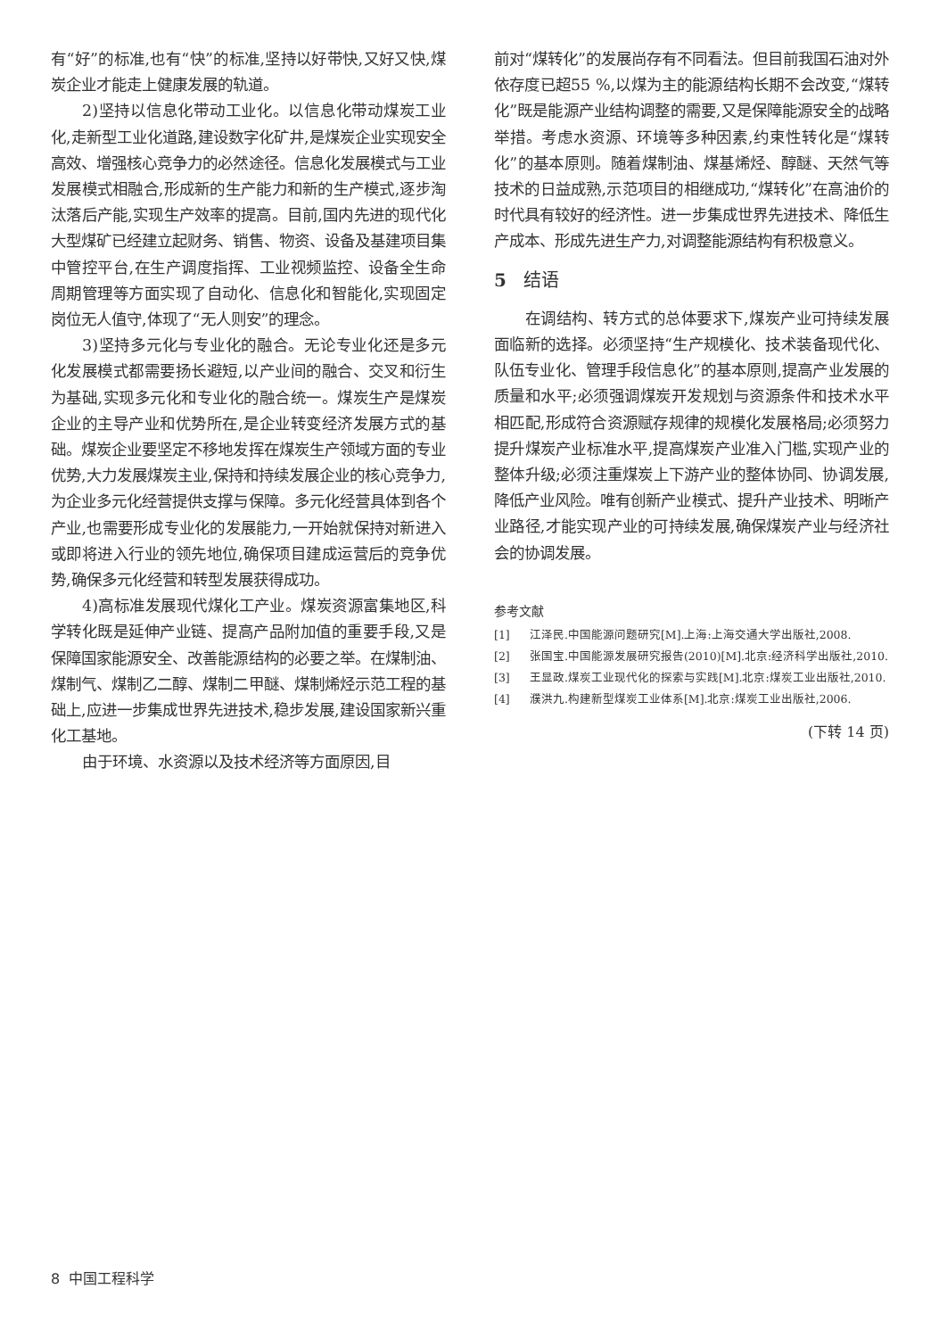有“好”的标准,也有“快”的标准,坚持以好带快,又好又快,煤炭企业才能走上健康发展的轨道。
2)坚持以信息化带动工业化。以信息化带动煤炭工业化,走新型工业化道路,建设数字化矿井,是煤炭企业实现安全高效、增强核心竞争力的必然途径。信息化发展模式与工业发展模式相融合,形成新的生产能力和新的生产模式,逐步淘汰落后产能,实现生产效率的提高。目前,国内先进的现代化大型煤矿已经建立起财务、销售、物资、设备及基建项目集中管控平台,在生产调度指挥、工业视频监控、设备全生命周期管理等方面实现了自动化、信息化和智能化,实现固定岗位无人值守,体现了“无人则安”的理念。
3)坚持多元化与专业化的融合。无论专业化还是多元化发展模式都需要扬长避短,以产业间的融合、交叉和衍生为基础,实现多元化和专业化的融合统一。煤炭生产是煤炭企业的主导产业和优势所在,是企业转变经济发展方式的基础。煤炭企业要坚定不移地发挥在煤炭生产领域方面的专业优势,大力发展煤炭主业,保持和持续发展企业的核心竞争力,为企业多元化经营提供支撑与保障。多元化经营具体到各个产业,也需要形成专业化的发展能力,一开始就保持对新进入或即将进入行业的领先地位,确保项目建成运营后的竞争优势,确保多元化经营和转型发展获得成功。
4)高标准发展现代煤化工产业。煤炭资源富集地区,科学转化既是延伸产业链、提高产品附加值的重要手段,又是保障国家能源安全、改善能源结构的必要之举。在煤制油、煤制气、煤制乙二醇、煤制二甲醚、煤制烯烃示范工程的基础上,应进一步集成世界先进技术,稳步发展,建设国家新兴重化工基地。
由于环境、水资源以及技术经济等方面原因,目
前对“煤转化”的发展尚存有不同看法。但目前我国石油对外依存度已超55 %,以煤为主的能源结构长期不会改变,“煤转化”既是能源产业结构调整的需要,又是保障能源安全的战略举措。考虑水资源、环境等多种因素,约束性转化是“煤转化”的基本原则。随着煤制油、煤基烯烃、醇醚、天然气等技术的日益成熟,示范项目的相继成功,“煤转化”在高油价的时代具有较好的经济性。进一步集成世界先进技术、降低生产成本、形成先进生产力,对调整能源结构有积极意义。
5 结语
在调结构、转方式的总体要求下,煤炭产业可持续发展面临新的选择。必须坚持“生产规模化、技术装备现代化、队伍专业化、管理手段信息化”的基本原则,提高产业发展的质量和水平;必须强调煤炭开发规划与资源条件和技术水平相匹配,形成符合资源赋存规律的规模化发展格局;必须努力提升煤炭产业标准水平,提高煤炭产业准入门槛,实现产业的整体升级;必须注重煤炭上下游产业的整体协同、协调发展,降低产业风险。唯有创新产业模式、提升产业技术、明晰产业路径,才能实现产业的可持续发展,确保煤炭产业与经济社会的协调发展。
参考文献
[1] 江泽民.中国能源问题研究[M].上海:上海交通大学出版社,2008.
[2] 张国宝.中国能源发展研究报告(2010)[M].北京:经济科学出版社,2010.
[3] 王显政.煤炭工业现代化的探索与实践[M].北京:煤炭工业出版社,2010.
[4] 濮洪九.构建新型煤炭工业体系[M].北京:煤炭工业出版社,2006.
(下转 14 页)
8 中国工程科学